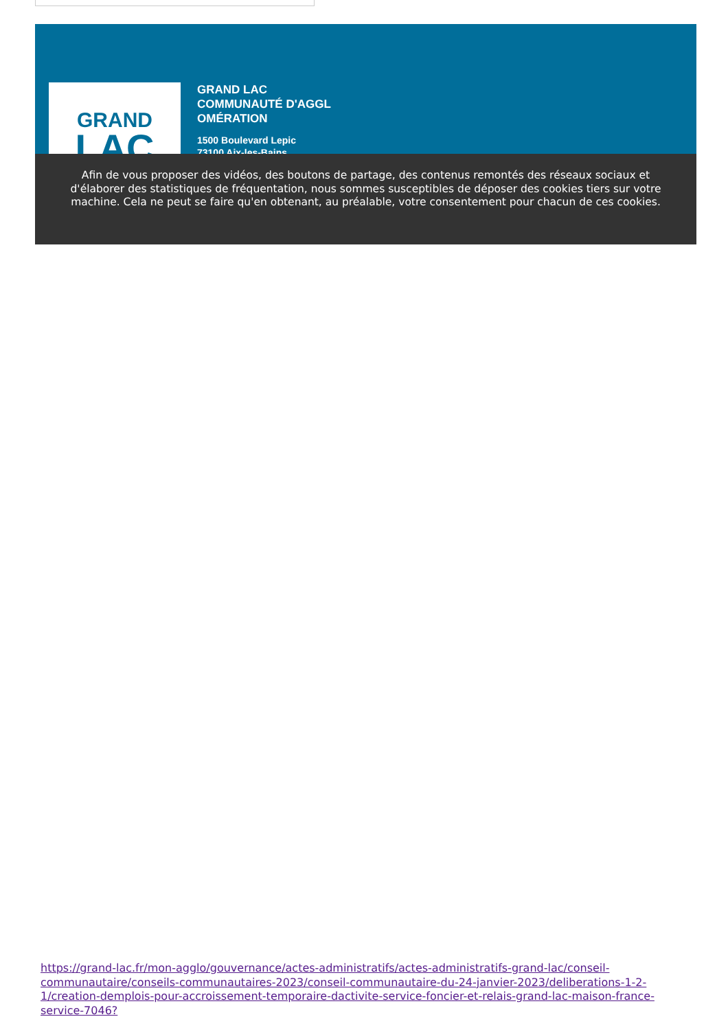GRAND
LAC
GRAND LAC
COMMUNAUTÉ D'AGGL
OMÉRATION
1500 Boulevard Lepic
73100 Aix-les-Bains
Afin de vous proposer des vidéos, des boutons de partage, des contenus remontés des réseaux sociaux et d'élaborer des statistiques de fréquentation, nous sommes susceptibles de déposer des cookies tiers sur votre machine. Cela ne peut se faire qu'en obtenant, au préalable, votre consentement pour chacun de ces cookies.
https://grand-lac.fr/mon-agglo/gouvernance/actes-administratifs/actes-administratifs-grand-lac/conseil-communautaire/conseils-communautaires-2023/conseil-communautaire-du-24-janvier-2023/deliberations-1-2-1/creation-demplois-pour-accroissement-temporaire-dactivite-service-foncier-et-relais-grand-lac-maison-france-service-7046?